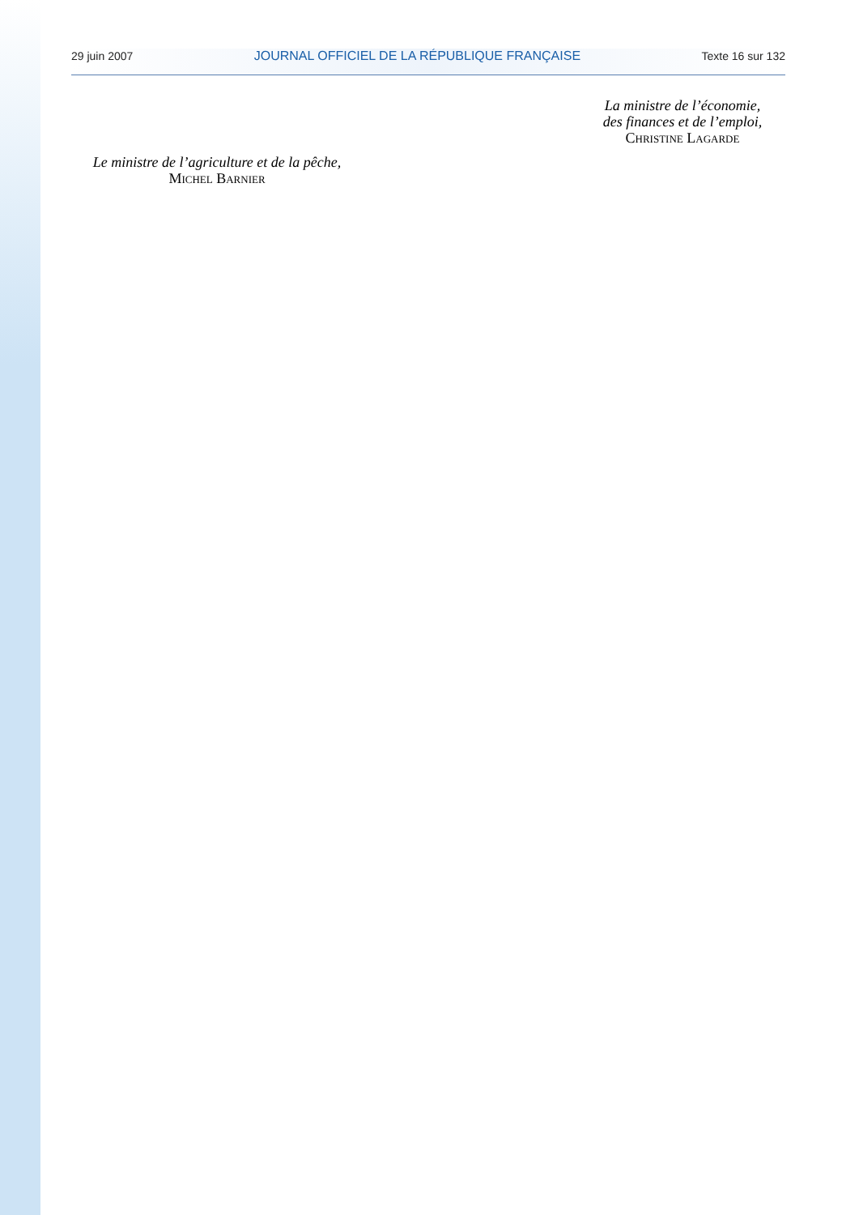29 juin 2007 JOURNAL OFFICIEL DE LA RÉPUBLIQUE FRANÇAISE Texte 16 sur 132
La ministre de l’économie,
des finances et de l’emploi,
Christine Lagarde
Le ministre de l’agriculture et de la pêche,
Michel Barnier